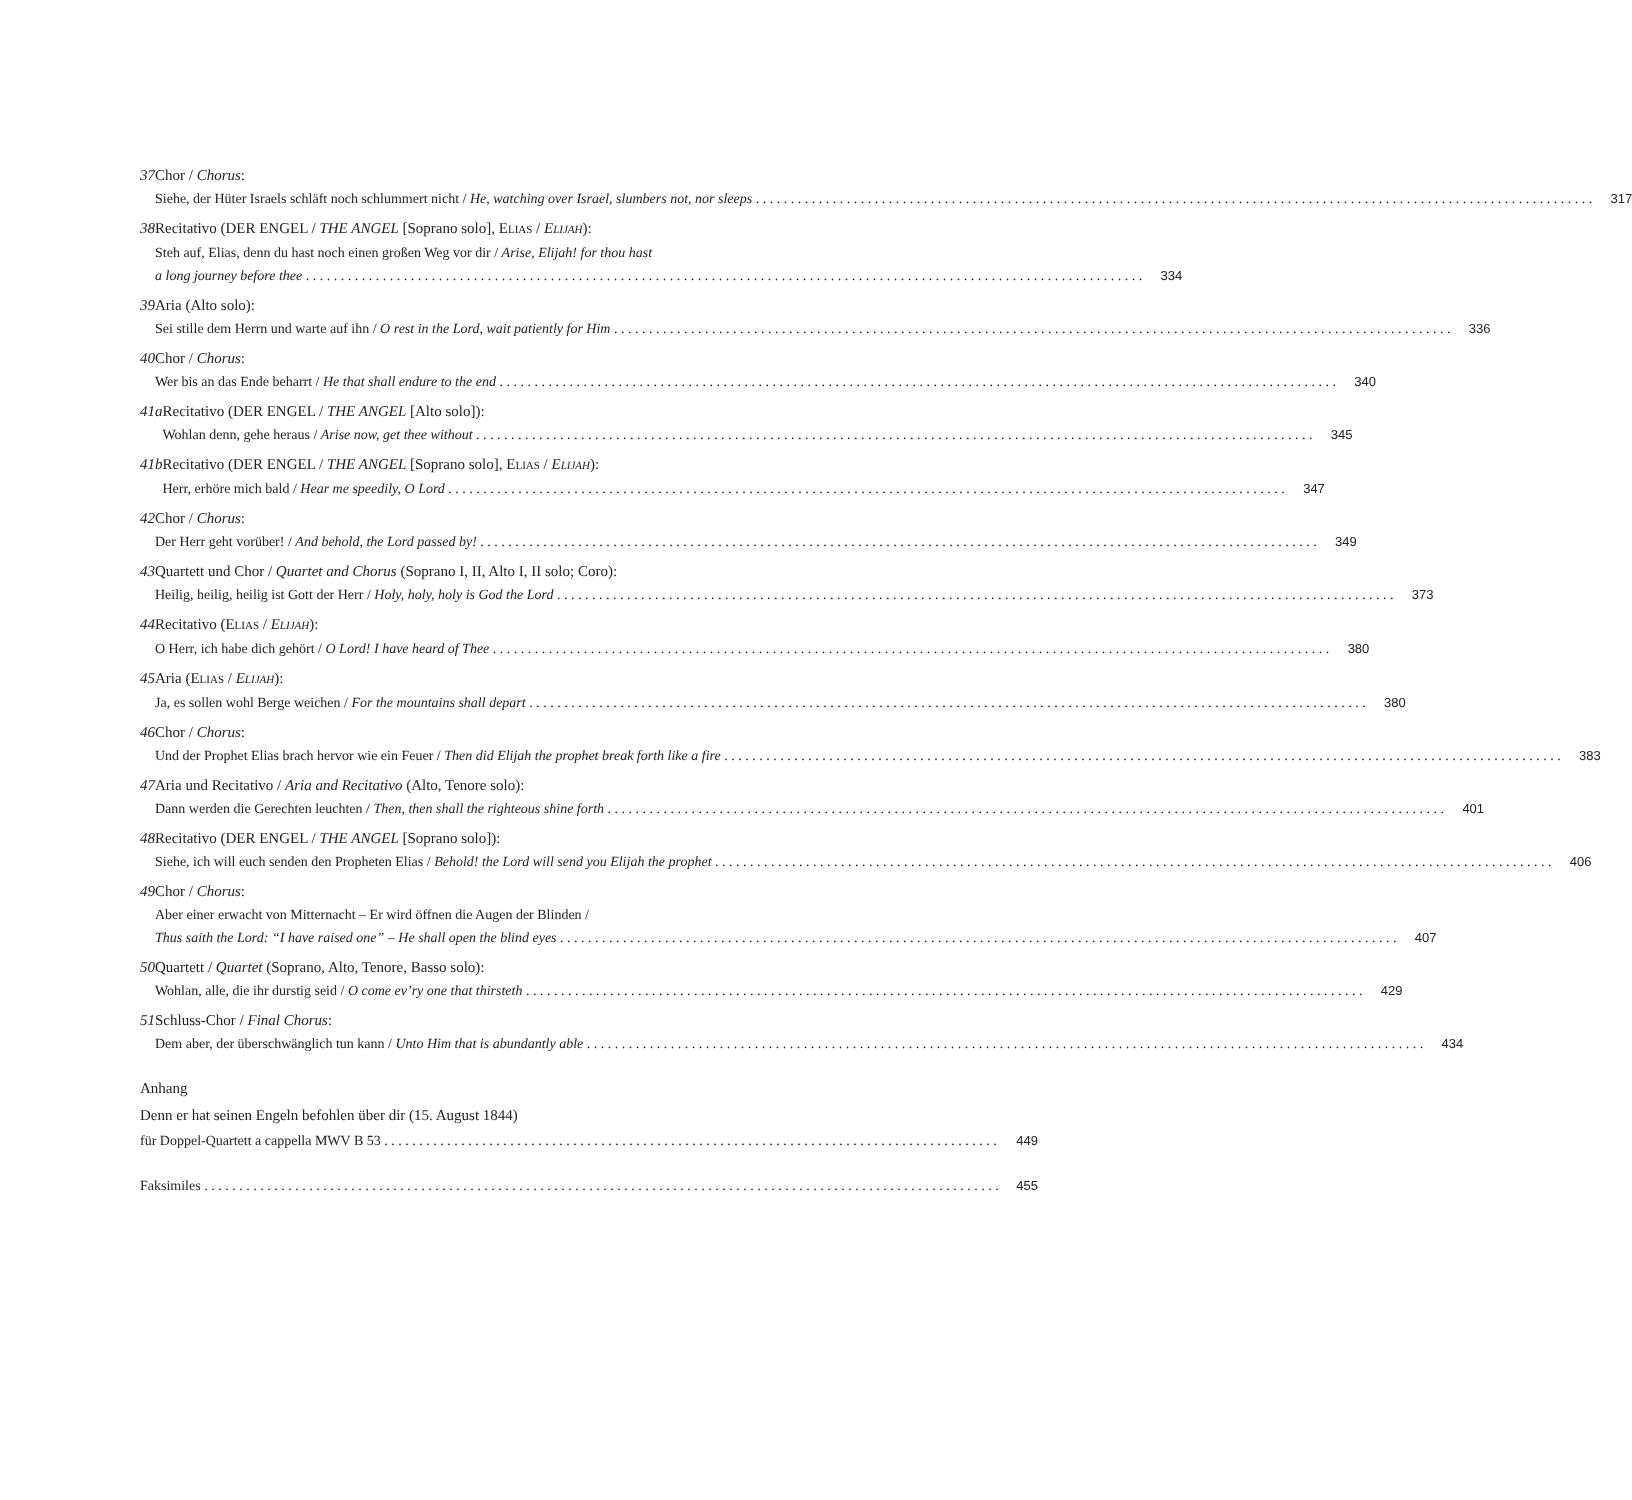37 Chor / Chorus:
Siehe, der Hüter Israels schläft noch schlummert nicht / He, watching over Israel, slumbers not, nor sleeps 317
38 Recitativo (DER ENGEL / THE ANGEL [Soprano solo], ELIAS / ELIJAH):
Steh auf, Elias, denn du hast noch einen großen Weg vor dir / Arise, Elijah! for thou hast
a long journey before thee 334
39 Aria (Alto solo):
Sei stille dem Herrn und warte auf ihn / O rest in the Lord, wait patiently for Him 336
40 Chor / Chorus:
Wer bis an das Ende beharrt / He that shall endure to the end 340
41a Recitativo (DER ENGEL / THE ANGEL [Alto solo]):
Wohlan denn, gehe heraus / Arise now, get thee without 345
41b Recitativo (DER ENGEL / THE ANGEL [Soprano solo], ELIAS / ELIJAH):
Herr, erhöre mich bald / Hear me speedily, O Lord 347
42 Chor / Chorus:
Der Herr geht vorüber! / And behold, the Lord passed by! 349
43 Quartett und Chor / Quartet and Chorus (Soprano I, II, Alto I, II solo; Coro):
Heilig, heilig, heilig ist Gott der Herr / Holy, holy, holy is God the Lord 373
44 Recitativo (ELIAS / ELIJAH):
O Herr, ich habe dich gehört / O Lord! I have heard of Thee 380
45 Aria (ELIAS / ELIJAH):
Ja, es sollen wohl Berge weichen / For the mountains shall depart 380
46 Chor / Chorus:
Und der Prophet Elias brach hervor wie ein Feuer / Then did Elijah the prophet break forth like a fire 383
47 Aria und Recitativo / Aria and Recitativo (Alto, Tenore solo):
Dann werden die Gerechten leuchten / Then, then shall the righteous shine forth 401
48 Recitativo (DER ENGEL / THE ANGEL [Soprano solo]):
Siehe, ich will euch senden den Propheten Elias / Behold! the Lord will send you Elijah the prophet 406
49 Chor / Chorus:
Aber einer erwacht von Mitternacht – Er wird öffnen die Augen der Blinden /
Thus saith the Lord: “I have raised one” – He shall open the blind eyes 407
50 Quartett / Quartet (Soprano, Alto, Tenore, Basso solo):
Wohlan, alle, die ihr durstig seid / O come ev’ry one that thirsteth 429
51 Schluss-Chor / Final Chorus:
Dem aber, der überschwänglich tun kann / Unto Him that is abundantly able 434
Anhang
Denn er hat seinen Engeln befohlen über dir (15. August 1844)
für Doppel-Quartett a cappella MWV B 53 449
Faksimiles 455